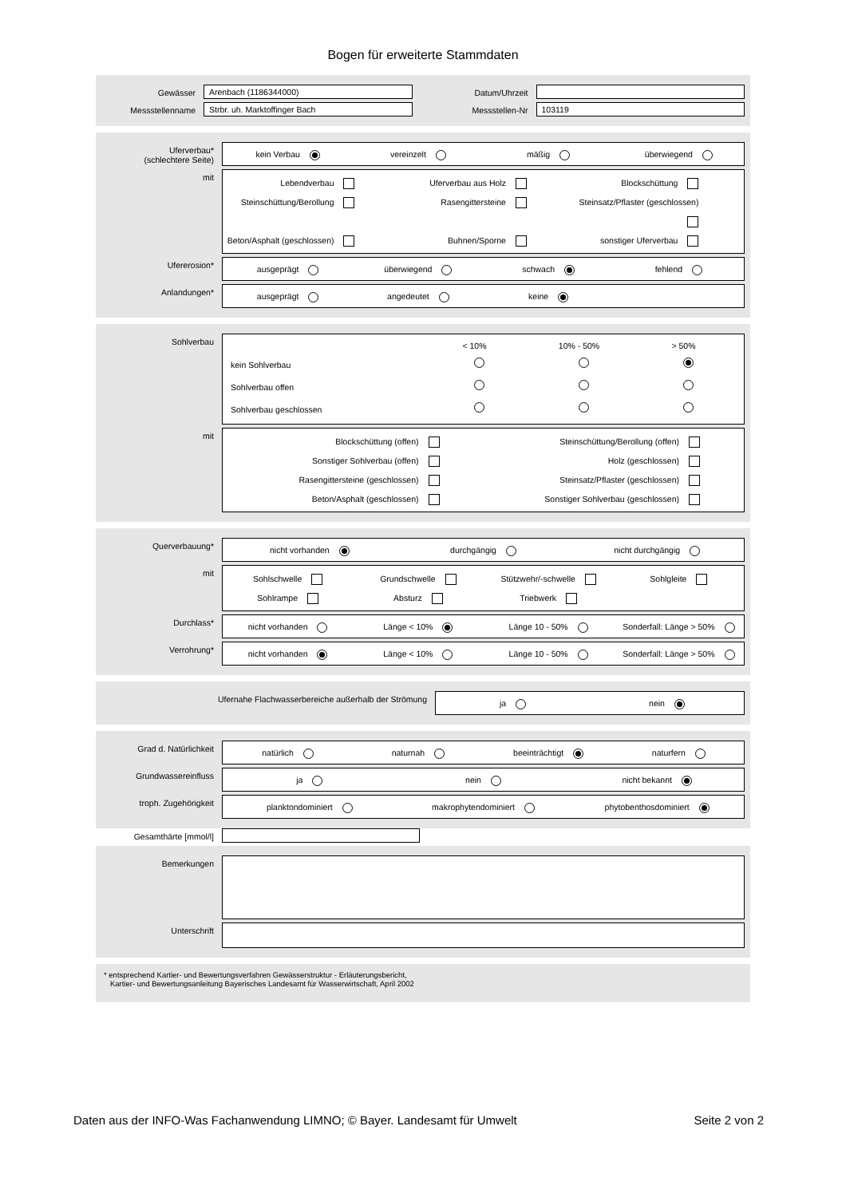Bogen für erweiterte Stammdaten
Gewässer
Arenbach (1186344000)
Datum/Uhrzeit
Messstellenname
Strbr. uh. Marktoffinger Bach
Messstellen-Nr
103119
Uferverbau*
(schlechtere Seite)
kein Verbau vereinzelt mäßig überwiegend
mit
Lebendverbau Uferverbau aus Holz Blockschüttung Steinschüttung/Berollung Rasengittersteine Steinsatz/Pflaster (geschlossen) Beton/Asphalt (geschlossen) Buhnen/Sporne sonstiger Uferverbau
Ufererosion*
ausgeprägt überwiegend schwach fehlend
Anlandungen*
ausgeprägt angedeutet keine
Sohlverbau
< 10% 10% - 50% > 50%
kein Sohlverbau
Sohlverbau offen
Sohlverbau geschlossen
mit
Blockschüttung (offen) Steinschüttung/Berollung (offen) Sonstiger Sohlverbau (offen) Holz (geschlossen) Rasengittersteine (geschlossen) Steinsatz/Pflaster (geschlossen) Beton/Asphalt (geschlossen) Sonstiger Sohlverbau (geschlossen)
Querverbauung*
nicht vorhanden durchgängig nicht durchgängig
mit
Sohlschwelle Grundschwelle Stützwehr/-schwelle Sohlgleite Sohlrampe Absturz Triebwerk
Durchlass*
nicht vorhanden Länge < 10% Länge 10 - 50% Sonderfall: Länge > 50%
Verrohrung*
nicht vorhanden Länge < 10% Länge 10 - 50% Sonderfall: Länge > 50%
Ufernahe Flachwasserbereiche außerhalb der Strömung
ja nein
Grad d. Natürlichkeit
natürlich naturnah beeinträchtigt naturfern
Grundwassereinfluss
ja nein nicht bekannt
troph. Zugehörigkeit
planktondominiert makrophytendominiert phytobenthosdominiert
Gesamthärte [mmol/l]
Bemerkungen
Unterschrift
* entsprechend Kartier- und Bewertungsverfahren Gewässerstruktur - Erläuterungsbericht,
Kartier- und Bewertungsanleitung Bayerisches Landesamt für Wasserwirtschaft, April 2002
Daten aus der INFO-Was Fachanwendung LIMNO; © Bayer. Landesamt für Umwelt Seite 2 von 2